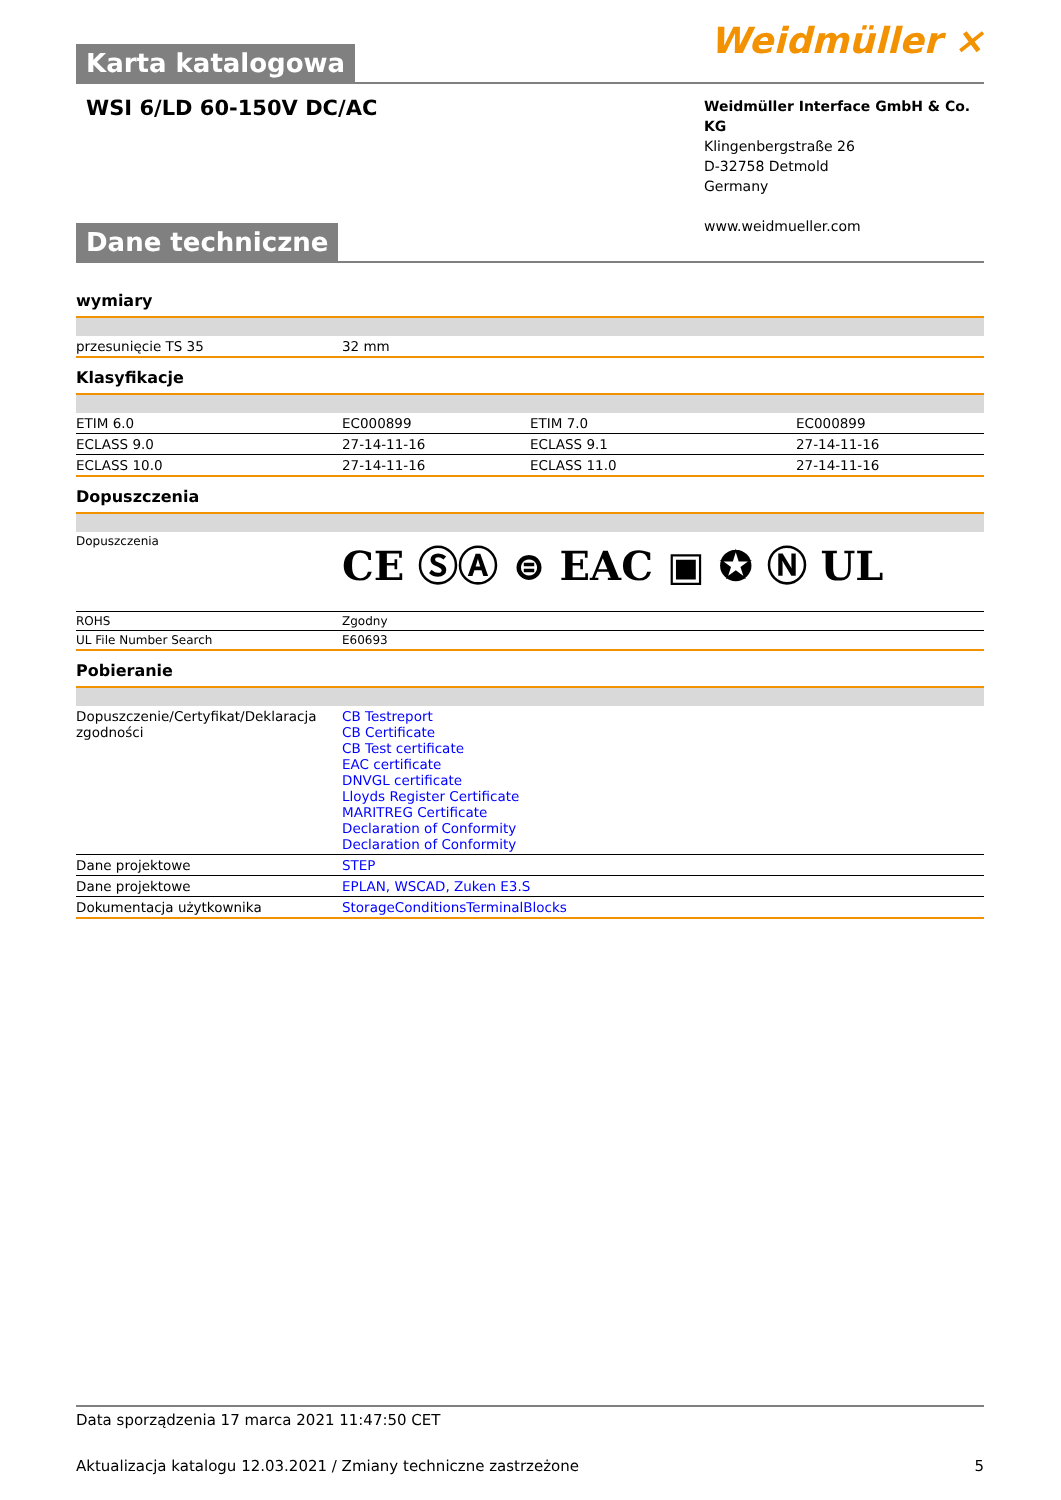Weidmüller ⨯
Karta katalogowa
WSI 6/LD 60-150V DC/AC
Weidmüller Interface GmbH & Co. KG
Klingenbergstraße 26
D-32758 Detmold
Germany
www.weidmueller.com
Dane techniczne
wymiary
| przesunięcie TS 35 | 32 mm |
Klasyfikacje
| ETIM 6.0 | EC000899 | ETIM 7.0 | EC000899 |
| ECLASS 9.0 | 27-14-11-16 | ECLASS 9.1 | 27-14-11-16 |
| ECLASS 10.0 | 27-14-11-16 | ECLASS 11.0 | 27-14-11-16 |
Dopuszczenia
| Dopuszczenia | CE ⓈⒶ ⊜ EAC ▣ ✪ Ⓝ UL |
| ROHS | Zgodny |
| UL File Number Search | E60693 |
Pobieranie
| Dopuszczenie/Certyfikat/Deklaracja zgodności | CB Testreport CB Certificate CB Test certificate EAC certificate DNVGL certificate Lloyds Register Certificate MARITREG Certificate Declaration of Conformity Declaration of Conformity |
| Dane projektowe | STEP |
| Dane projektowe | EPLAN, WSCAD, Zuken E3.S |
| Dokumentacja użytkownika | StorageConditionsTerminalBlocks |
Data sporządzenia 17 marca 2021 11:47:50 CET
Aktualizacja katalogu 12.03.2021 / Zmiany techniczne zastrzeżone 5